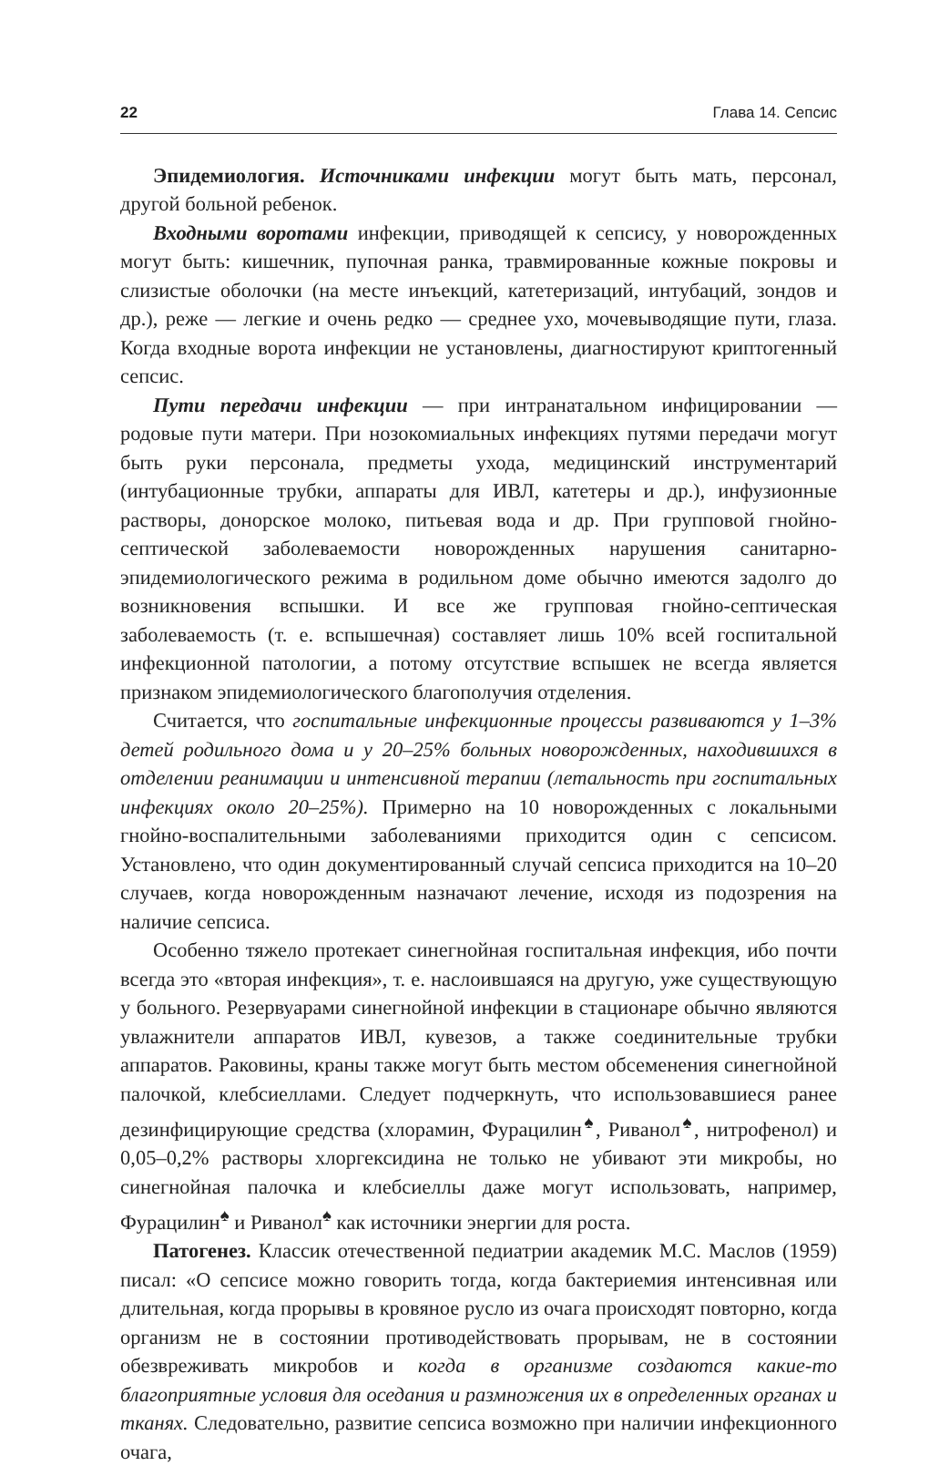22 Глава 14. Сепсис
Эпидемиология. Источниками инфекции могут быть мать, персонал, другой больной ребенок.
Входными воротами инфекции, приводящей к сепсису, у новорожденных могут быть: кишечник, пупочная ранка, травмированные кожные покровы и слизистые оболочки (на месте инъекций, катетеризаций, интубаций, зондов и др.), реже — легкие и очень редко — среднее ухо, мочевыводящие пути, глаза. Когда входные ворота инфекции не установлены, диагностируют криптогенный сепсис.
Пути передачи инфекции — при интранатальном инфицировании — родовые пути матери. При нозокомиальных инфекциях путями передачи могут быть руки персонала, предметы ухода, медицинский инструментарий (интубационные трубки, аппараты для ИВЛ, катетеры и др.), инфузионные растворы, донорское молоко, питьевая вода и др. При групповой гнойно-септической заболеваемости новорожденных нарушения санитарно-эпидемиологического режима в родильном доме обычно имеются задолго до возникновения вспышки. И все же групповая гнойно-септическая заболеваемость (т. е. вспышечная) составляет лишь 10% всей госпитальной инфекционной патологии, а потому отсутствие вспышек не всегда является признаком эпидемиологического благополучия отделения.
Считается, что госпитальные инфекционные процессы развиваются у 1–3% детей родильного дома и у 20–25% больных новорожденных, находившихся в отделении реанимации и интенсивной терапии (летальность при госпитальных инфекциях около 20–25%). Примерно на 10 новорожденных с локальными гнойно-воспалительными заболеваниями приходится один с сепсисом. Установлено, что один документированный случай сепсиса приходится на 10–20 случаев, когда новорожденным назначают лечение, исходя из подозрения на наличие сепсиса.
Особенно тяжело протекает синегнойная госпитальная инфекция, ибо почти всегда это «вторая инфекция», т. е. наслоившаяся на другую, уже существующую у больного. Резервуарами синегнойной инфекции в стационаре обычно являются увлажнители аппаратов ИВЛ, кувезов, а также соединительные трубки аппаратов. Раковины, краны также могут быть местом обсеменения синегнойной палочкой, клебсиеллами. Следует подчеркнуть, что использовавшиеся ранее дезинфицирующие средства (хлорамин, Фурацилин<sup>♠</sup>, Риванол<sup>♠</sup>, нитрофенол) и 0,05–0,2% растворы хлоргексидина не только не убивают эти микробы, но синегнойная палочка и клебсиеллы даже могут использовать, например, Фурацилин<sup>♠</sup> и Риванол<sup>♠</sup> как источники энергии для роста.
Патогенез. Классик отечественной педиатрии академик М.С. Маслов (1959) писал: «О сепсисе можно говорить тогда, когда бактериемия интенсивная или длительная, когда прорывы в кровяное русло из очага происходят повторно, когда организм не в состоянии противодействовать прорывам, не в состоянии обезвреживать микробов и когда в организме создаются какие-то благоприятные условия для оседания и размножения их в определенных органах и тканях. Следовательно, развитие сепсиса возможно при наличии инфекционного очага,